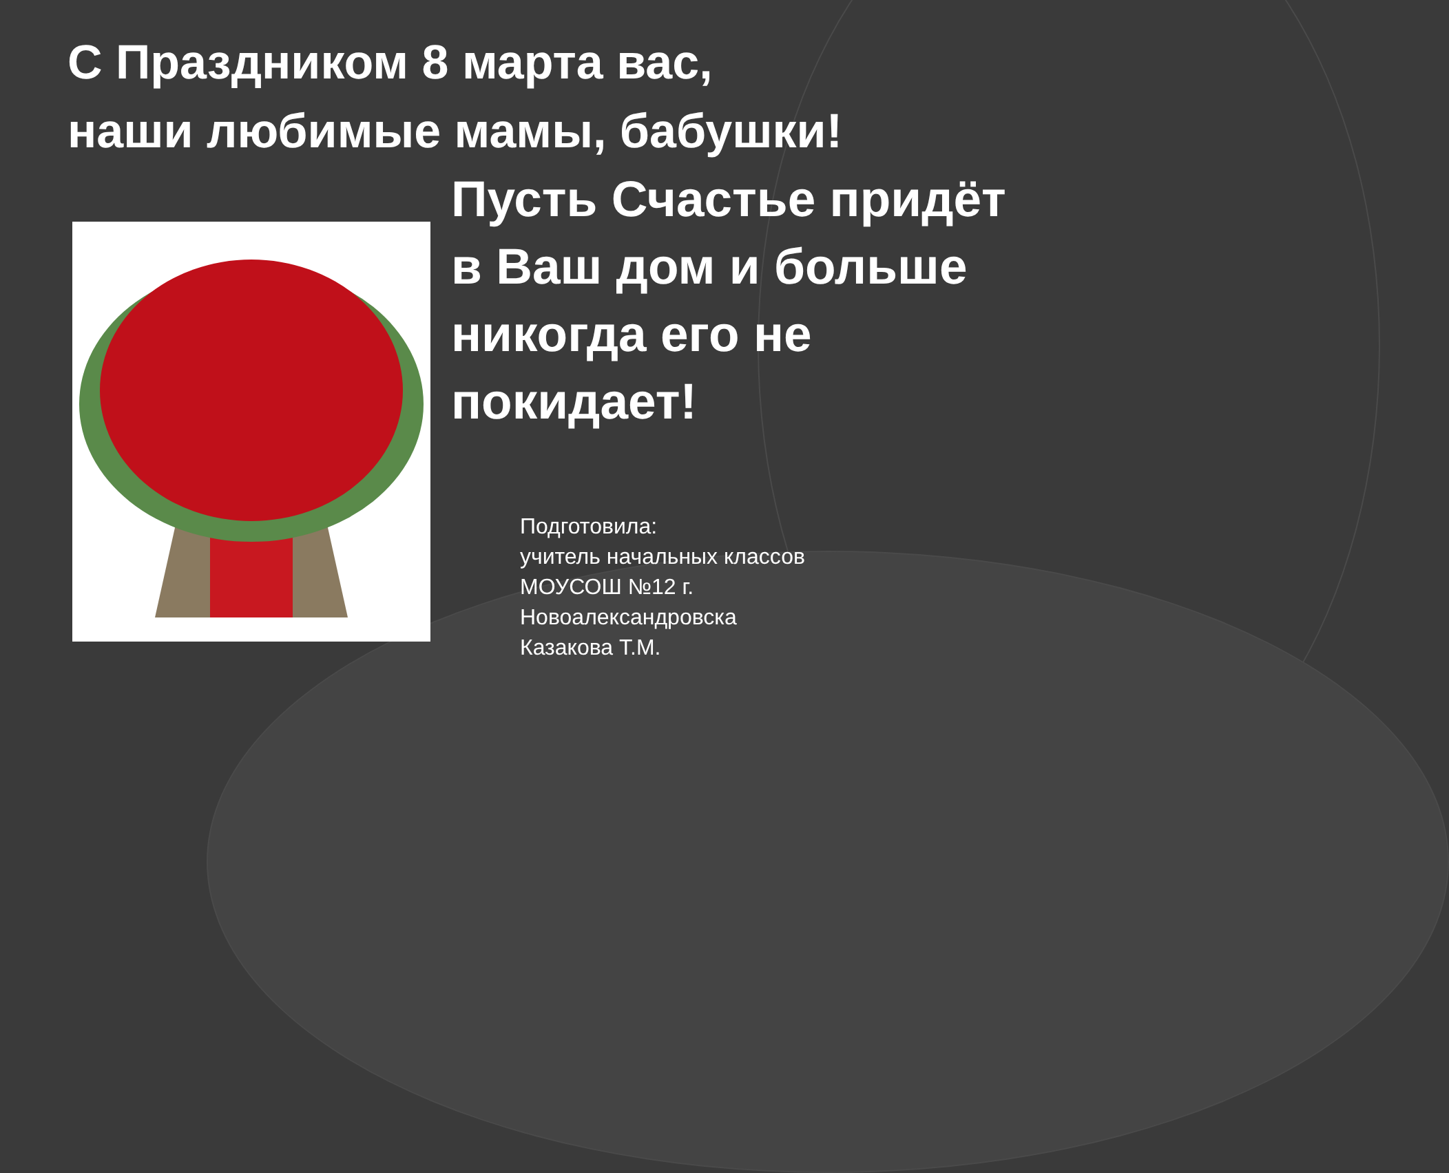С Праздником 8 марта вас,
наши любимые мамы, бабушки!
Пусть Счастье придёт в Ваш дом и больше никогда его не покидает!
Подготовила:
учитель начальных классов
МОУСОШ №12 г.
Новоалександровска
Казакова Т.М.